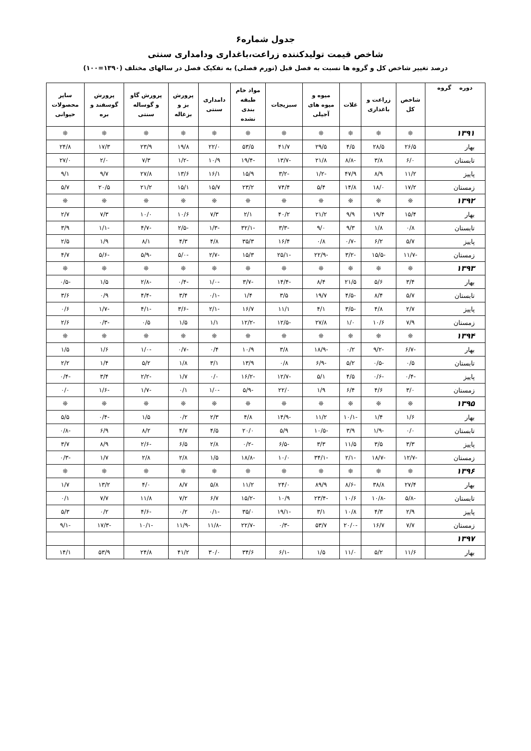جدول شماره۶
شاخص قیمت تولیدکننده زراعت،باغداری ودامداری سنتی
درصد تغییر شاخص کل و گروه ها نسبت به فصل قبل (تورم فصلی) به تفکیک فصل در سالهای مختلف (۱۳۹۰=۱۰۰)
| دوره گروه | شاخص کل | زراعت و باغداری | غلات | میوه و میوه های آجیلی | سبزیجات | مواد خام طبقه بندی نشده | دامداری سنتی | پرورش بز و بزغاله | پرورش گاو و گوساله سنتی | پرورش گوسفند و بره | سایر محصولات حیوانی |
| --- | --- | --- | --- | --- | --- | --- | --- | --- | --- | --- | --- |
| ۱۳۹۱ | ❊ | ❊ | ❊ | ❊ | ❊ | ❊ | ❊ | ❊ | ❊ | ❊ | ❊ |
| بهار | ۲۶/۵ | ۲۸/۵ | ۴/۵ | ۲۹/۵ | ۴۱/۷ | ۵۳/۵ | ۲۲/۰ | ۱۹/۸ | ۲۳/۹ | ۱۷/۳ | ۲۴/۸ |
| تابستان | ۶/۰ | ۳/۸ | -۸/۸ | ۲۱/۸ | -۱۳/۷ | -۱۹/۴ | ۱۰/۹ | -۱/۲ | ۷/۳ | ۲/۰ | ۲۷/۰ |
| پاییز | ۱۱/۲ | ۸/۹ | ۴۷/۹ | -۱/۲ | -۳/۲ | ۱۵/۹ | ۱۶/۱ | ۱۳/۶ | ۲۷/۸ | ۹/۷ | ۹/۱ |
| زمستان | ۱۷/۲ | ۱۸/۰ | ۱۴/۸ | ۵/۴ | ۷۴/۴ | ۲۳/۲ | ۱۵/۷ | ۱۵/۱ | ۲۱/۲ | ۲۰/۵ | ۵/۷ |
| ۱۳۹۲ | ❊ | ❊ | ❊ | ❊ | ❊ | ❊ | ❊ | ❊ | ❊ | ❊ | ❊ |
| بهار | ۱۵/۴ | ۱۹/۴ | ۹/۹ | ۲۱/۲ | ۴۰/۲ | ۲/۱ | ۷/۳ | ۱۰/۶ | ۱۰/۰ | ۷/۳ | ۲/۷ |
| تابستان | ۰/۸ | ۱/۸ | ۹/۳ | ۹/۰ | -۳/۳ | -۳۲/۱ | -۱/۳ | -۲/۵ | -۴/۷ | -۱/۱ | ۳/۹ |
| پاییز | ۵/۷ | ۶/۲ | -۰/۷ | ۰/۸ | ۱۶/۴ | ۳۵/۳ | ۴/۸ | ۴/۳ | ۸/۱ | ۱/۹ | ۲/۵ |
| زمستان | -۱۱/۷ | -۱۵/۵ | -۳/۲ | -۲۲/۹ | -۲۵/۱ | ۱۵/۳ | -۲/۷ | -۵/۰ | -۵/۹ | -۵/۶ | ۴/۷ |
| ۱۳۹۳ | ❊ | ❊ | ❊ | ❊ | ❊ | ❊ | ❊ | ❊ | ❊ | ❊ | ❊ |
| بهار | ۳/۴ | ۵/۶ | ۲۱/۵ | ۸/۴ | -۱۴/۴ | -۳/۷ | -۱/۰ | -۰/۴ | -۲/۸ | ۱/۵ | -۰/۵ |
| تابستان | ۵/۷ | ۸/۴ | -۴/۵ | ۱۹/۷ | ۳/۵ | ۱/۴ | -۰/۱ | ۳/۴ | -۴/۴ | ۰/۹ | ۳/۶ |
| پاییز | ۲/۷ | ۴/۸ | -۳/۵ | ۴/۱ | ۱۱/۱ | ۱۶/۷ | -۲/۱ | -۳/۶ | -۴/۱ | -۱/۷ | ۰/۶ |
| زمستان | ۷/۹ | ۱۰/۶ | ۱/۰ | ۲۷/۸ | -۱۲/۵ | -۱۲/۲ | ۱/۱ | ۱/۵ | ۰/۵ | -۰/۳ | ۲/۶ |
| ۱۳۹۴ | ❊ | ❊ | ❊ | ❊ | ❊ | ❊ | ❊ | ❊ | ❊ | ❊ | ❊ |
| بهار | -۶/۷ | -۹/۲ | ۰/۲ | -۱۸/۹ | ۳/۸ | ۱۰/۹ | ۰/۴ | -۰/۷ | -۱/۰ | ۱/۶ | ۱/۵ |
| تابستان | ۰/۵ | -۰/۵ | ۵/۲ | -۶/۹ | ۰/۸ | ۱۳/۹ | ۳/۱ | ۱/۸ | ۵/۲ | ۱/۴ | ۲/۲ |
| پاییز | -۰/۴ | -۰/۶ | ۴/۵ | ۵/۱ | -۱۲/۷ | -۱۶/۲ | ۰/۰ | ۱/۷ | -۲/۲ | ۳/۴ | -۰/۴ |
| زمستان | ۳/۰ | ۴/۶ | ۶/۴ | ۱/۹ | ۲۲/۰ | -۵/۹ | -۱/۰ | ۰/۱ | -۱/۷ | -۱/۶ | ۰/۰ |
| ۱۳۹۵ | ❊ | ❊ | ❊ | ❊ | ❊ | ❊ | ❊ | ❊ | ❊ | ❊ | ❊ |
| بهار | ۱/۶ | ۱/۴ | -۱۰/۱ | ۱۱/۲ | -۱۴/۹ | ۴/۸ | ۲/۳ | ۰/۲ | ۱/۵ | -۰/۴ | ۵/۵ |
| تابستان | ۰/۰ | -۱/۹ | ۳/۹ | -۱۰/۵ | ۵/۹ | ۲۰/۰ | ۴/۵ | ۴/۷ | ۸/۲ | ۶/۹ | -۰/۸ |
| پاییز | ۳/۳ | ۳/۵ | ۱۱/۵ | ۳/۳ | -۶/۵ | -۰/۲ | ۲/۸ | ۶/۵ | -۲/۶ | ۸/۹ | ۳/۷ |
| زمستان | -۱۲/۷ | -۱۸/۷ | -۲/۱ | -۳۴/۱ | ۱۰/۰ | -۱۸/۸ | ۱/۵ | ۲/۸ | ۲/۸ | ۱/۷ | -۰/۳ |
| ۱۳۹۶ | ❊ | ❊ | ❊ | ❊ | ❊ | ❊ | ❊ | ❊ | ❊ | ❊ | ❊ |
| بهار | ۲۷/۴ | ۳۸/۸ | -۸/۶ | ۸۹/۹ | ۲۴/۰ | ۱۱/۲ | ۵/۸ | ۸/۷ | ۴/۰ | ۱۳/۲ | ۱/۷ |
| تابستان | -۵/۸ | -۱۰/۸ | ۱۰/۶ | -۲۳/۴ | ۱۰/۹ | -۱۵/۲ | ۶/۷ | ۷/۲ | ۱۱/۸ | ۷/۷ | ۰/۱ |
| پاییز | ۲/۹ | ۴/۳ | ۱۰/۸ | ۳/۱ | -۱۹/۱ | ۳۵/۰ | -۰/۱ | ۰/۲ | -۴/۶ | ۰/۲ | ۵/۳ |
| زمستان | ۷/۷ | ۱۶/۷ | -۲۰/۰ | ۵۳/۷ | -۰/۳ | -۲۲/۷ | -۱۱/۸ | -۱۱/۹ | -۱۰/۱ | -۱۷/۳ | -۹/۱ |
| ۱۳۹۷ | | | | | | | | | | | |
| بهار | ۱۱/۶ | ۵/۲ | ۱۱/۰ | ۱/۵ | -۶/۱ | ۳۴/۶ | ۳۰/۰ | ۴۱/۲ | ۲۴/۸ | ۵۳/۹ | ۱۴/۱ |